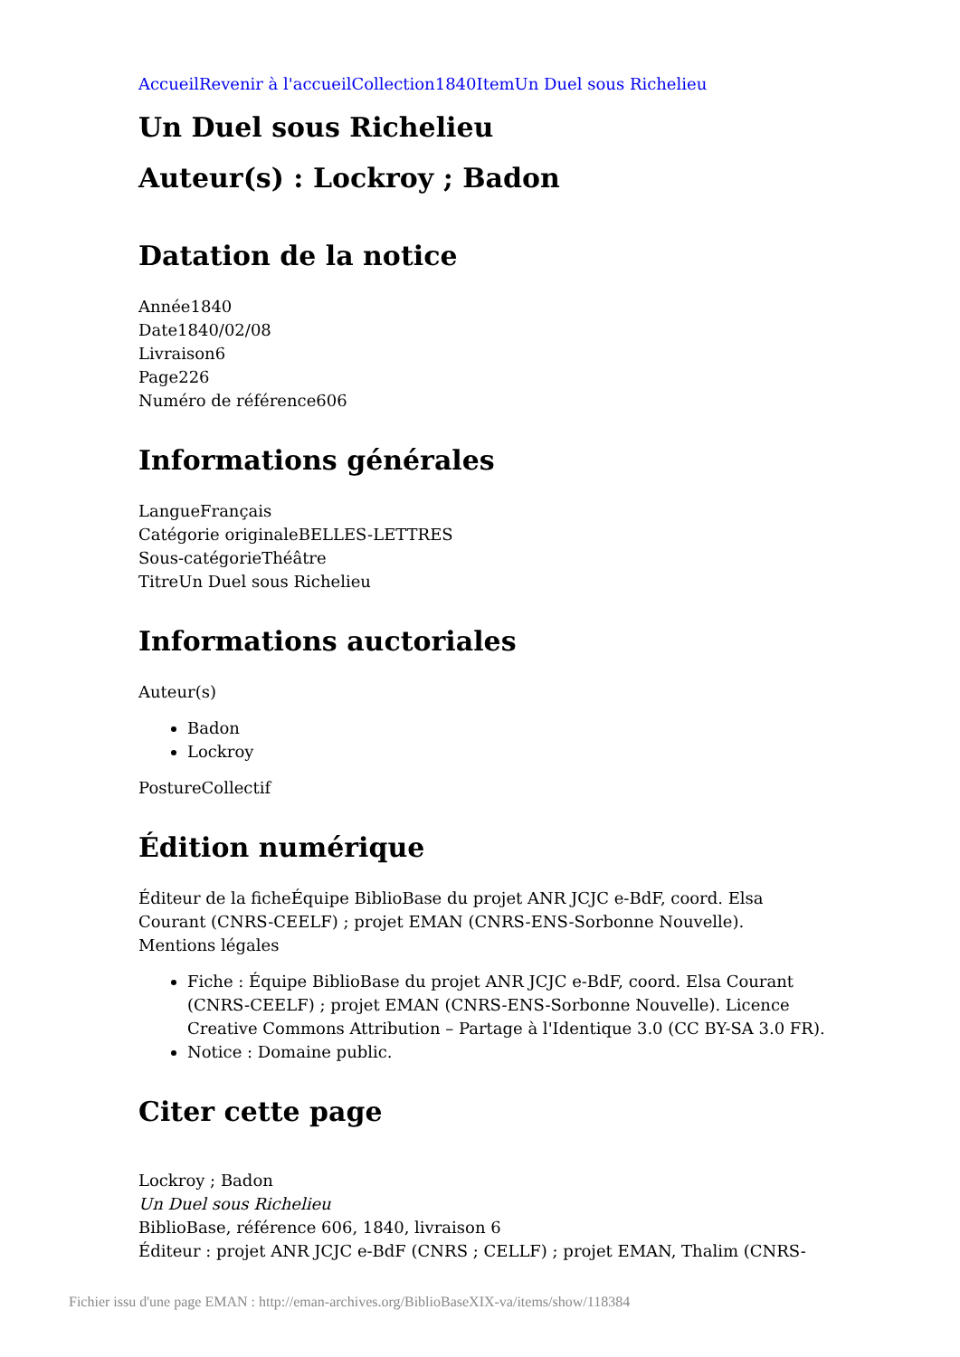Accueil Revenir à l'accueil Collection 1840 Item Un Duel sous Richelieu
Un Duel sous Richelieu
Auteur(s) : Lockroy ; Badon
Datation de la notice
Année1840
Date1840/02/08
Livraison6
Page226
Numéro de référence606
Informations générales
LangueFrançais
Catégorie originaleBELLES-LETTRES
Sous-catégorieThéâtre
TitreUn Duel sous Richelieu
Informations auctoriales
Auteur(s)
Badon
Lockroy
PostureCollectif
Édition numérique
Éditeur de la ficheÉquipe BiblioBase du projet ANR JCJC e-BdF, coord. Elsa Courant (CNRS-CEELF) ; projet EMAN (CNRS-ENS-Sorbonne Nouvelle).
Mentions légales
Fiche : Équipe BiblioBase du projet ANR JCJC e-BdF, coord. Elsa Courant (CNRS-CEELF) ; projet EMAN (CNRS-ENS-Sorbonne Nouvelle). Licence Creative Commons Attribution – Partage à l'Identique 3.0 (CC BY-SA 3.0 FR).
Notice : Domaine public.
Citer cette page
Lockroy ; Badon
Un Duel sous Richelieu
BiblioBase, référence 606, 1840, livraison 6
Éditeur : projet ANR JCJC e-BdF (CNRS ; CELLF) ; projet EMAN, Thalim (CNRS-
Fichier issu d'une page EMAN : http://eman-archives.org/BiblioBaseXIX-va/items/show/118384